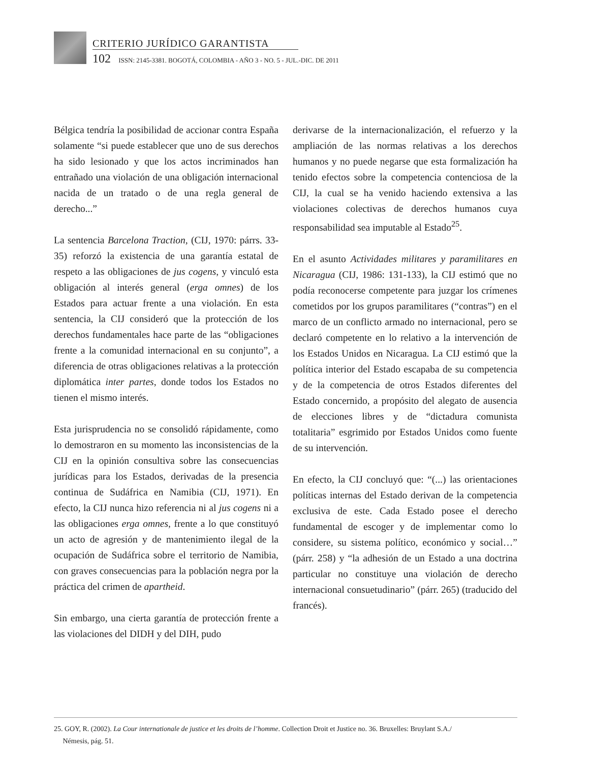CRITERIO JURÍDICO GARANTISTA
102 ISSN: 2145-3381. BOGOTÁ, COLOMBIA - AÑO 3 - NO. 5 - JUL.-DIC. DE 2011
Bélgica tendría la posibilidad de accionar contra España solamente “si puede establecer que uno de sus derechos ha sido lesionado y que los actos incriminados han entrañado una violación de una obligación internacional nacida de un tratado o de una regla general de derecho...”
La sentencia Barcelona Traction, (CIJ, 1970: párrs. 33-35) reforzó la existencia de una garantía estatal de respeto a las obligaciones de jus cogens, y vinculó esta obligación al interés general (erga omnes) de los Estados para actuar frente a una violación. En esta sentencia, la CIJ consideró que la protección de los derechos fundamentales hace parte de las “obligaciones frente a la comunidad internacional en su conjunto”, a diferencia de otras obligaciones relativas a la protección diplomática inter partes, donde todos los Estados no tienen el mismo interés.
Esta jurisprudencia no se consolidó rápidamente, como lo demostraron en su momento las inconsistencias de la CIJ en la opinión consultiva sobre las consecuencias jurídicas para los Estados, derivadas de la presencia continua de Sudáfrica en Namibia (CIJ, 1971). En efecto, la CIJ nunca hizo referencia ni al jus cogens ni a las obligaciones erga omnes, frente a lo que constituyó un acto de agresión y de mantenimiento ilegal de la ocupación de Sudáfrica sobre el territorio de Namibia, con graves consecuencias para la población negra por la práctica del crimen de apartheid.
Sin embargo, una cierta garantía de protección frente a las violaciones del DIDH y del DIH, pudo
derivarse de la internacionalización, el refuerzo y la ampliación de las normas relativas a los derechos humanos y no puede negarse que esta formalización ha tenido efectos sobre la competencia contenciosa de la CIJ, la cual se ha venido haciendo extensiva a las violaciones colectivas de derechos humanos cuya responsabilidad sea imputable al Estado<sup>25</sup>.
En el asunto Actividades militares y paramilitares en Nicaragua (CIJ, 1986: 131-133), la CIJ estimó que no podía reconocerse competente para juzgar los crímenes cometidos por los grupos paramilitares (“contras”) en el marco de un conflicto armado no internacional, pero se declaró competente en lo relativo a la intervención de los Estados Unidos en Nicaragua. La CIJ estimó que la política interior del Estado escapaba de su competencia y de la competencia de otros Estados diferentes del Estado concernido, a propósito del alegato de ausencia de elecciones libres y de “dictadura comunista totalitaria” esgrimido por Estados Unidos como fuente de su intervención.
En efecto, la CIJ concluyó que: “(...) las orientaciones políticas internas del Estado derivan de la competencia exclusiva de este. Cada Estado posee el derecho fundamental de escoger y de implementar como lo considere, su sistema político, económico y social…” (párr. 258) y “la adhesión de un Estado a una doctrina particular no constituye una violación de derecho internacional consuetudinario” (párr. 265) (traducido del francés).
25. GOY, R. (2002). La Cour internationale de justice et les droits de l’homme. Collection Droit et Justice no. 36. Bruxelles: Bruylant S.A./
Némesis, pág. 51.